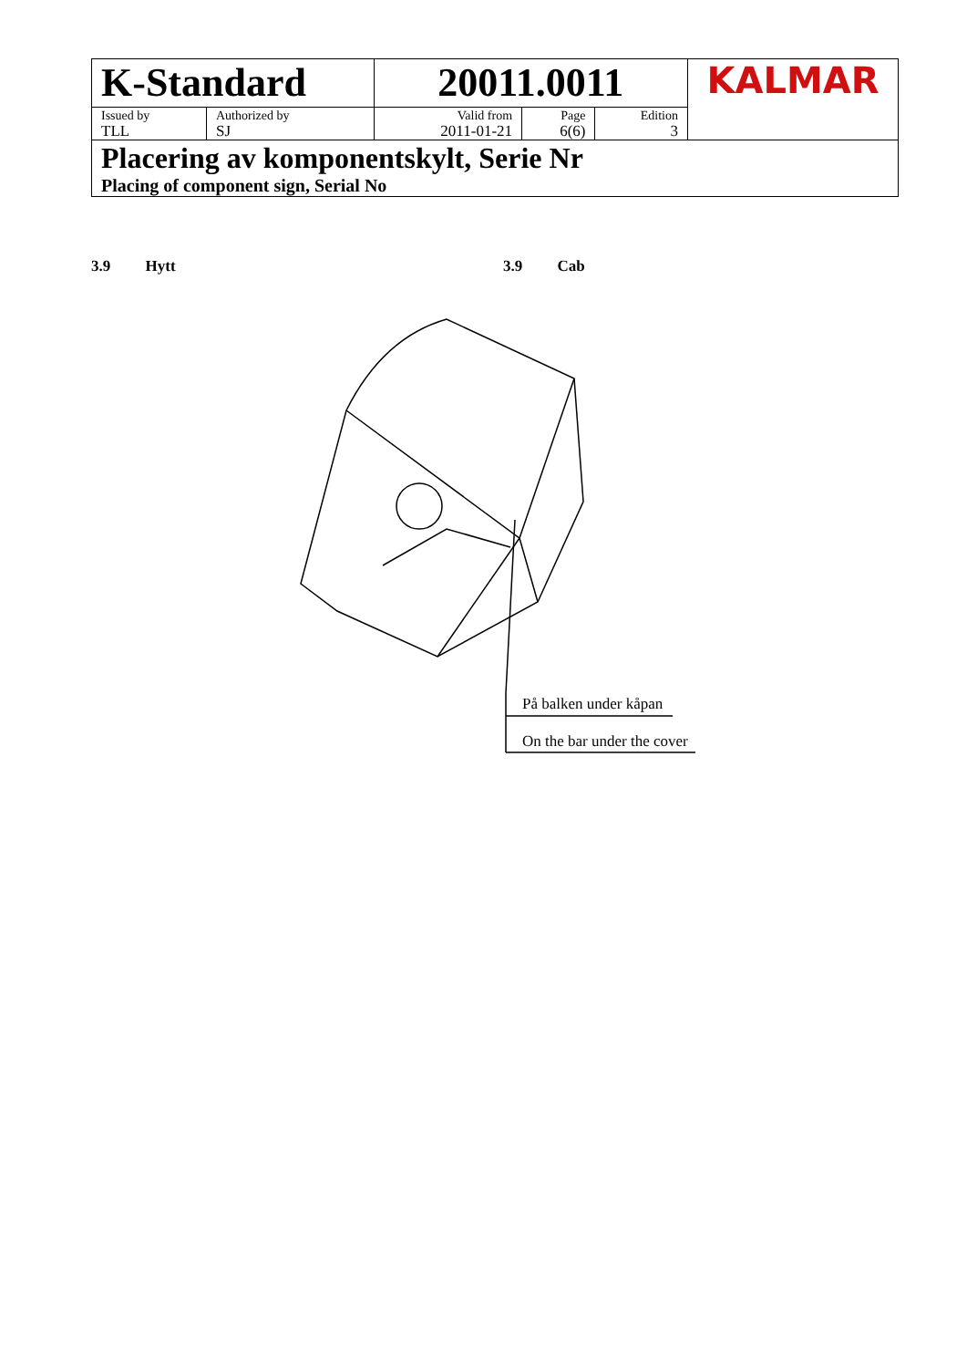| K-Standard | | 20011.0011 | | | KALMAR |
| Issued by TLL | Authorized by SJ | Valid from 2011-01-21 | Page 6(6) | Edition 3 | |
| Placering av komponentskylt, Serie Nr Placing of component sign, Serial No | | | | | |
3.9 Hytt 3.9 Cab
På balken under kåpan
On the bar under the cover